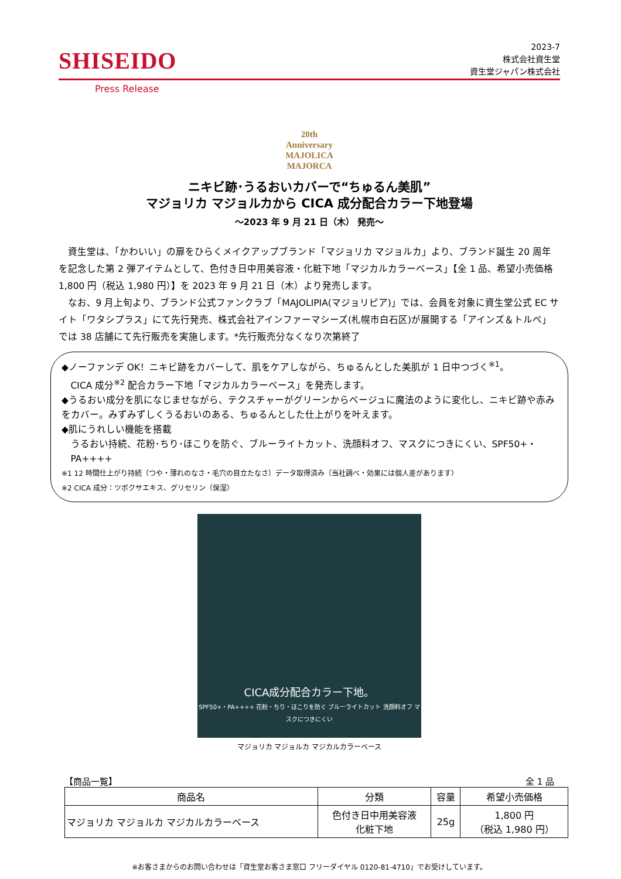SHISEIDO
2023-7
株式会社資生堂
資生堂ジャパン株式会社
Press Release
20th Anniversary
MAJOLICA
MAJORCA
ニキビ跡･うるおいカバーで“ちゅるん美肌”
マジョリカ マジョルカから CICA 成分配合カラー下地登場
～2023 年 9 月 21 日（木） 発売～
資生堂は、「かわいい」の扉をひらくメイクアップブランド「マジョリカ マジョルカ」より、ブランド誕生 20 周年を記念した第 2 弾アイテムとして、色付き日中用美容液・化粧下地「マジカルカラーベース」【全 1 品、希望小売価格 1,800 円（税込 1,980 円）】を 2023 年 9 月 21 日（木）より発売します。
なお、9 月上旬より、ブランド公式ファンクラブ「MAJOLIPIA(マジョリピア)」では、会員を対象に資生堂公式 EC サイト「ワタシプラス」にて先行発売、株式会社アインファーマシーズ(札幌市白石区)が展開する「アインズ＆トルペ」では 38 店舗にて先行販売を実施します。*先行販売分なくなり次第終了
◆ノーファンデ OK！ニキビ跡をカバーして、肌をケアしながら、ちゅるんとした美肌が 1 日中つづく<sup>※1</sup>。
CICA 成分<sup>※2</sup> 配合カラー下地「マジカルカラーベース」を発売します。
◆うるおい成分を肌になじませながら、テクスチャーがグリーンからベージュに魔法のように変化し、ニキビ跡や赤みをカバー。みずみずしくうるおいのある、ちゅるんとした仕上がりを叶えます。
◆肌にうれしい機能を搭載
うるおい持続、花粉･ちり･ほこりを防ぐ、ブルーライトカット、洗顔料オフ、マスクにつきにくい、SPF50+・PA++++
※1 12 時間仕上がり持続（つや・薄れのなさ・毛穴の目立たなさ）データ取得済み（当社調べ・効果には個人差があります）
※2 CICA 成分：ツボクサエキス、グリセリン（保湿）
CICA成分配合カラー下地。
SPF50+・PA++++ 花粉・ちり・ほこりを防ぐ ブルーライトカット 洗顔料オフ マスクにつきにくい
マジョリカ マジョルカ マジカルカラーベース
【商品一覧】 全 1 品
| 商品名 | 分類 | 容量 | 希望小売価格 |
| --- | --- | --- | --- |
| マジョリカ マジョルカ マジカルカラーベース | 色付き日中用美容液 化粧下地 | 25g | 1,800 円 （税込 1,980 円） |
※お客さまからのお問い合わせは「資生堂お客さま窓口 フリーダイヤル 0120-81-4710」でお受けしています。